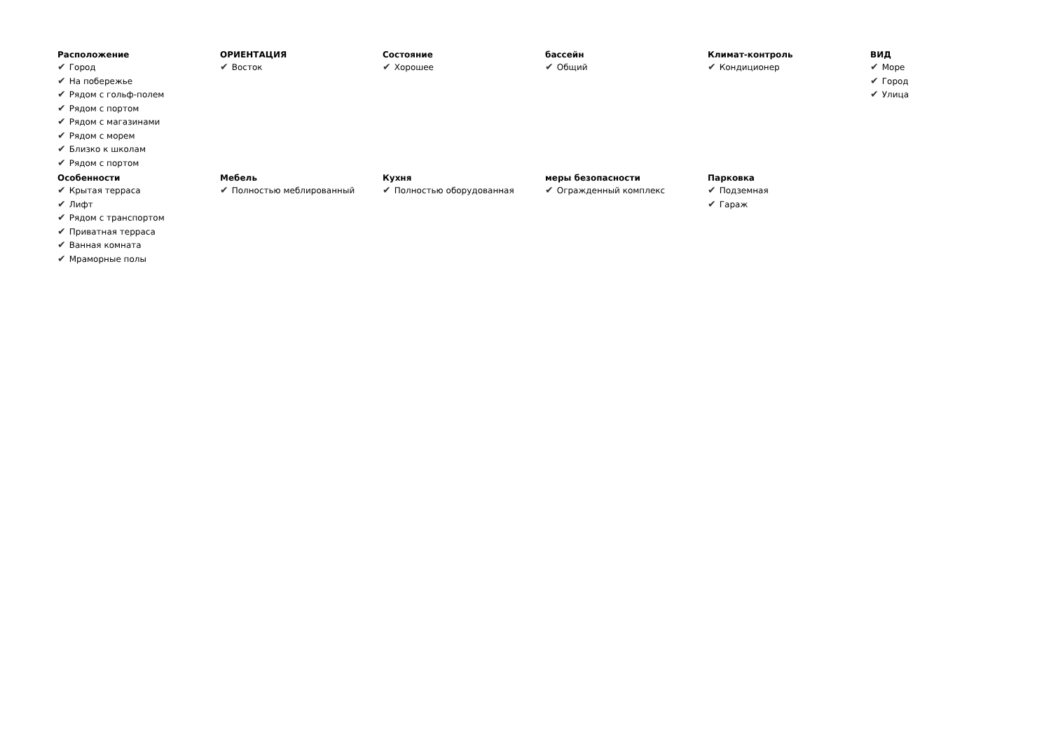Расположение
✔ Город
✔ На побережье
✔ Рядом с гольф-полем
✔ Рядом с портом
✔ Рядом с магазинами
✔ Рядом с морем
✔ Близко к школам
✔ Рядом с портом
ОРИЕНТАЦИЯ
✔ Восток
Состояние
✔ Хорошее
бассейн
✔ Общий
Климат-контроль
✔ Кондиционер
ВИД
✔ Море
✔ Город
✔ Улица
Особенности
✔ Крытая терраса
✔ Лифт
✔ Рядом с транспортом
✔ Приватная терраса
✔ Ванная комната
✔ Мраморные полы
Мебель
✔ Полностью меблированный
Кухня
✔ Полностью оборудованная
меры безопасности
✔ Огражденный комплекс
Парковка
✔ Подземная
✔ Гараж